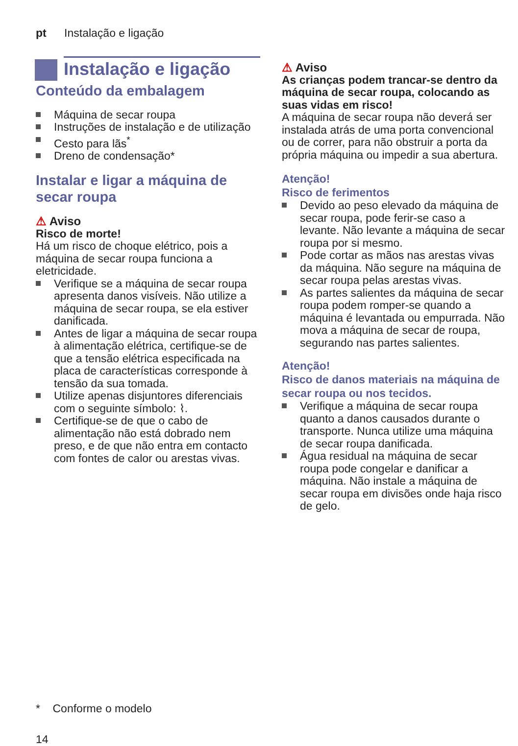pt Instalação e ligação
Instalação e ligação
Conteúdo da embalagem
Máquina de secar roupa
Instruções de instalação e de utilização
Cesto para lãs<sup>*</sup>
Dreno de condensação*
Instalar e ligar a máquina de secar roupa
⚠ Aviso
Risco de morte!
Há um risco de choque elétrico, pois a máquina de secar roupa funciona a eletricidade.
Verifique se a máquina de secar roupa apresenta danos visíveis. Não utilize a máquina de secar roupa, se ela estiver danificada.
Antes de ligar a máquina de secar roupa à alimentação elétrica, certifique-se de que a tensão elétrica especificada na placa de características corresponde à tensão da sua tomada.
Utilize apenas disjuntores diferenciais com o seguinte símbolo: ⌇.
Certifique-se de que o cabo de alimentação não está dobrado nem preso, e de que não entra em contacto com fontes de calor ou arestas vivas.
⚠ Aviso
As crianças podem trancar-se dentro da máquina de secar roupa, colocando as suas vidas em risco!
A máquina de secar roupa não deverá ser instalada atrás de uma porta convencional ou de correr, para não obstruir a porta da própria máquina ou impedir a sua abertura.
Atenção!
Risco de ferimentos
Devido ao peso elevado da máquina de secar roupa, pode ferir-se caso a levante. Não levante a máquina de secar roupa por si mesmo.
Pode cortar as mãos nas arestas vivas da máquina. Não segure na máquina de secar roupa pelas arestas vivas.
As partes salientes da máquina de secar roupa podem romper-se quando a máquina é levantada ou empurrada. Não mova a máquina de secar de roupa, segurando nas partes salientes.
Atenção!
Risco de danos materiais na máquina de secar roupa ou nos tecidos.
Verifique a máquina de secar roupa quanto a danos causados durante o transporte. Nunca utilize uma máquina de secar roupa danificada.
Água residual na máquina de secar roupa pode congelar e danificar a máquina. Não instale a máquina de secar roupa em divisões onde haja risco de gelo.
* Conforme o modelo
14